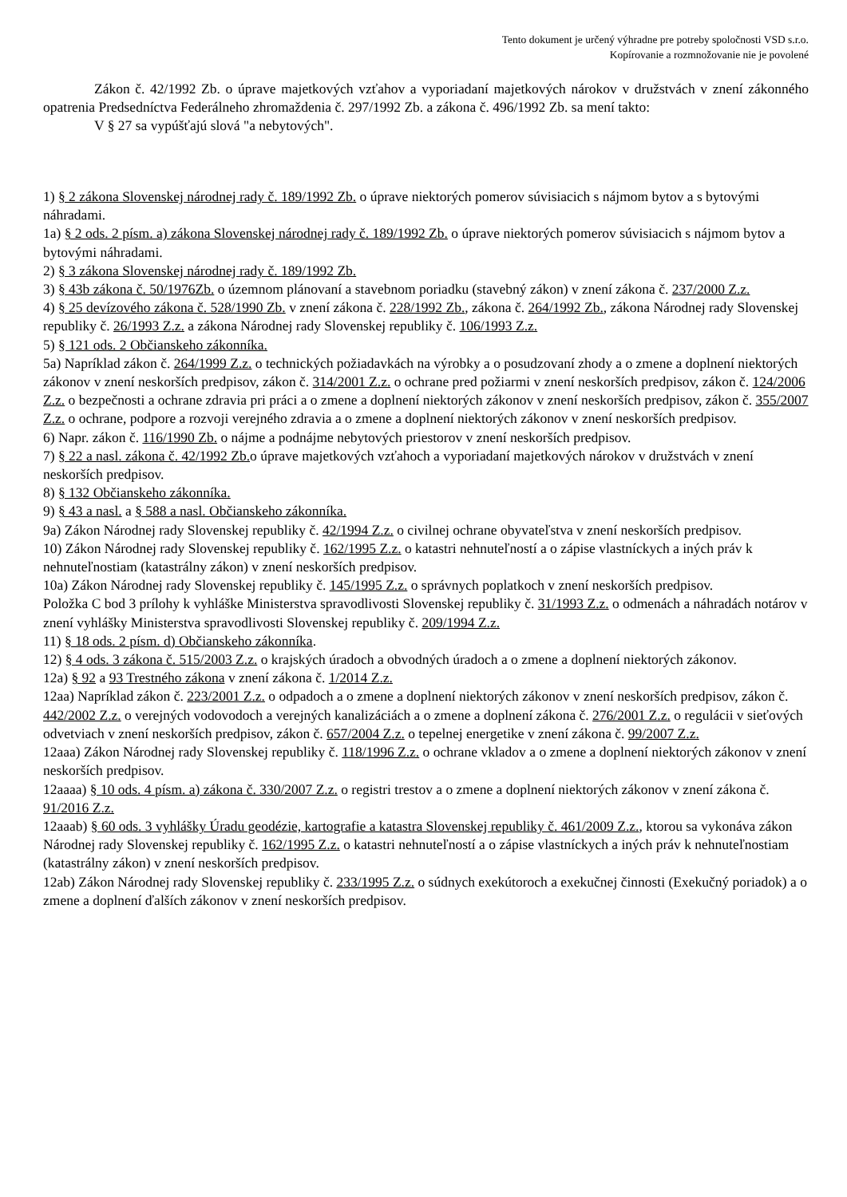Tento dokument je určený výhradne pre potreby spoločnosti VSD s.r.o.
Kopírovanie a rozmnožovanie nie je povolené
Zákon č. 42/1992 Zb. o úprave majetkových vzťahov a vyporiadaní majetkových nárokov v družstvách v znení zákonného opatrenia Predsedníctva Federálneho zhromaždenia č. 297/1992 Zb. a zákona č. 496/1992 Zb. sa mení takto:
V § 27 sa vypúšťajú slová "a nebytových".
1) § 2 zákona Slovenskej národnej rady č. 189/1992 Zb. o úprave niektorých pomerov súvisiacich s nájmom bytov a s bytovými náhradami.
1a) § 2 ods. 2 písm. a) zákona Slovenskej národnej rady č. 189/1992 Zb. o úprave niektorých pomerov súvisiacich s nájmom bytov a bytovými náhradami.
2) § 3 zákona Slovenskej národnej rady č. 189/1992 Zb.
3) § 43b zákona č. 50/1976Zb. o územnom plánovaní a stavebnom poriadku (stavebný zákon) v znení zákona č. 237/2000 Z.z.
4) § 25 devízového zákona č. 528/1990 Zb. v znení zákona č. 228/1992 Zb., zákona č. 264/1992 Zb., zákona Národnej rady Slovenskej republiky č. 26/1993 Z.z. a zákona Národnej rady Slovenskej republiky č. 106/1993 Z.z.
5) § 121 ods. 2 Občianskeho zákonníka.
5a) Napríklad zákon č. 264/1999 Z.z. o technických požiadavkách na výrobky a o posudzovaní zhody a o zmene a doplnení niektorých zákonov v znení neskorších predpisov, zákon č. 314/2001 Z.z. o ochrane pred požiarmi v znení neskorších predpisov, zákon č. 124/2006 Z.z. o bezpečnosti a ochrane zdravia pri práci a o zmene a doplnení niektorých zákonov v znení neskorších predpisov, zákon č. 355/2007 Z.z. o ochrane, podpore a rozvoji verejného zdravia a o zmene a doplnení niektorých zákonov v znení neskorších predpisov.
6) Napr. zákon č. 116/1990 Zb. o nájme a podnájme nebytových priestorov v znení neskorších predpisov.
7) § 22 a nasl. zákona č. 42/1992 Zb. o úprave majetkových vzťahoch a vyporiadaní majetkových nárokov v družstvách v znení neskorších predpisov.
8) § 132 Občianskeho zákonníka.
9) § 43 a nasl. a § 588 a nasl. Občianskeho zákonníka.
9a) Zákon Národnej rady Slovenskej republiky č. 42/1994 Z.z. o civilnej ochrane obyvateľstva v znení neskorších predpisov.
10) Zákon Národnej rady Slovenskej republiky č. 162/1995 Z.z. o katastri nehnuteľností a o zápise vlastníckych a iných práv k nehnuteľnostiam (katastrálny zákon) v znení neskorších predpisov.
10a) Zákon Národnej rady Slovenskej republiky č. 145/1995 Z.z. o správnych poplatkoch v znení neskorších predpisov.
Položka C bod 3 prílohy k vyhláške Ministerstva spravodlivosti Slovenskej republiky č. 31/1993 Z.z. o odmenách a náhradách notárov v znení vyhlášky Ministerstva spravodlivosti Slovenskej republiky č. 209/1994 Z.z.
11) § 18 ods. 2 písm. d) Občianskeho zákonníka.
12) § 4 ods. 3 zákona č. 515/2003 Z.z. o krajských úradoch a obvodných úradoch a o zmene a doplnení niektorých zákonov.
12a) § 92 a 93 Trestného zákona v znení zákona č. 1/2014 Z.z.
12aa) Napríklad zákon č. 223/2001 Z.z. o odpadoch a o zmene a doplnení niektorých zákonov v znení neskorších predpisov, zákon č. 442/2002 Z.z. o verejných vodovodoch a verejných kanalizáciách a o zmene a doplnení zákona č. 276/2001 Z.z. o regulácii v sieťových odvetviach v znení neskorších predpisov, zákon č. 657/2004 Z.z. o tepelnej energetike v znení zákona č. 99/2007 Z.z.
12aaa) Zákon Národnej rady Slovenskej republiky č. 118/1996 Z.z. o ochrane vkladov a o zmene a doplnení niektorých zákonov v znení neskorších predpisov.
12aaaa) § 10 ods. 4 písm. a) zákona č. 330/2007 Z.z. o registri trestov a o zmene a doplnení niektorých zákonov v znení zákona č. 91/2016 Z.z.
12aaab) § 60 ods. 3 vyhlášky Úradu geodézie, kartografie a katastra Slovenskej republiky č. 461/2009 Z.z., ktorou sa vykonáva zákon Národnej rady Slovenskej republiky č. 162/1995 Z.z. o katastri nehnuteľností a o zápise vlastníckych a iných práv k nehnuteľnostiam (katastrálny zákon) v znení neskorších predpisov.
12ab) Zákon Národnej rady Slovenskej republiky č. 233/1995 Z.z. o súdnych exekútoroch a exekučnej činnosti (Exekučný poriadok) a o zmene a doplnení ďalších zákonov v znení neskorších predpisov.